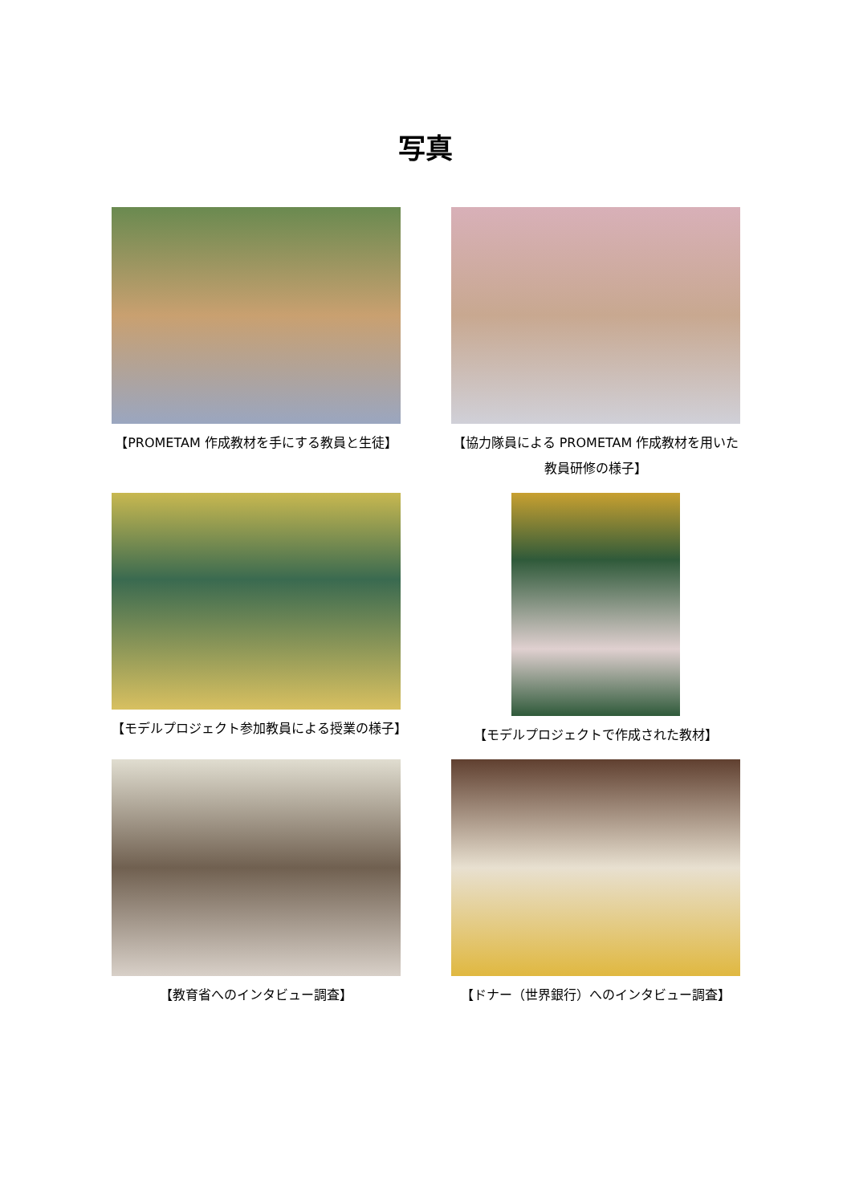写真
【PROMETAM 作成教材を手にする教員と生徒】
【協力隊員による PROMETAM 作成教材を用いた教員研修の様子】
【モデルプロジェクト参加教員による授業の様子】
【モデルプロジェクトで作成された教材】
【教育省へのインタビュー調査】
【ドナー（世界銀行）へのインタビュー調査】